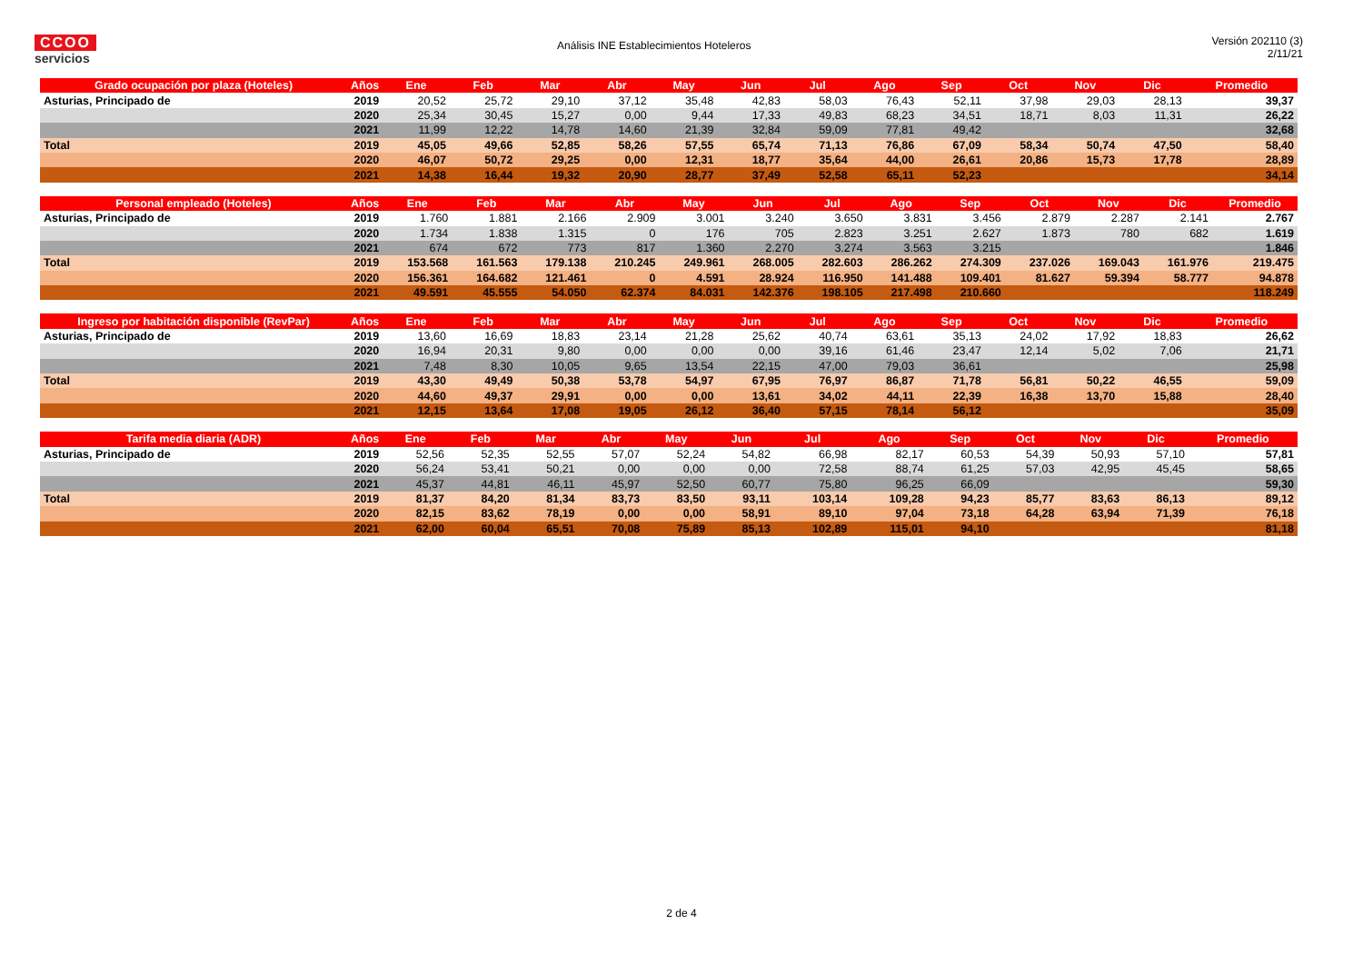CCOO
servicios
Análisis INE Establecimientos Hoteleros
Versión 202110 (3)
2/11/21
| Grado ocupación por plaza (Hoteles) | Años | Ene | Feb | Mar | Abr | May | Jun | Jul | Ago | Sep | Oct | Nov | Dic | Promedio |
| --- | --- | --- | --- | --- | --- | --- | --- | --- | --- | --- | --- | --- | --- | --- |
| Asturias, Principado de | 2019 | 20,52 | 25,72 | 29,10 | 37,12 | 35,48 | 42,83 | 58,03 | 76,43 | 52,11 | 37,98 | 29,03 | 28,13 | 39,37 |
| | 2020 | 25,34 | 30,45 | 15,27 | 0,00 | 9,44 | 17,33 | 49,83 | 68,23 | 34,51 | 18,71 | 8,03 | 11,31 | 26,22 |
| | 2021 | 11,99 | 12,22 | 14,78 | 14,60 | 21,39 | 32,84 | 59,09 | 77,81 | 49,42 | | | | 32,68 |
| Total | 2019 | 45,05 | 49,66 | 52,85 | 58,26 | 57,55 | 65,74 | 71,13 | 76,86 | 67,09 | 58,34 | 50,74 | 47,50 | 58,40 |
| | 2020 | 46,07 | 50,72 | 29,25 | 0,00 | 12,31 | 18,77 | 35,64 | 44,00 | 26,61 | 20,86 | 15,73 | 17,78 | 28,89 |
| | 2021 | 14,38 | 16,44 | 19,32 | 20,90 | 28,77 | 37,49 | 52,58 | 65,11 | 52,23 | | | | 34,14 |
| Personal empleado (Hoteles) | Años | Ene | Feb | Mar | Abr | May | Jun | Jul | Ago | Sep | Oct | Nov | Dic | Promedio |
| --- | --- | --- | --- | --- | --- | --- | --- | --- | --- | --- | --- | --- | --- | --- |
| Asturias, Principado de | 2019 | 1.760 | 1.881 | 2.166 | 2.909 | 3.001 | 3.240 | 3.650 | 3.831 | 3.456 | 2.879 | 2.287 | 2.141 | 2.767 |
| | 2020 | 1.734 | 1.838 | 1.315 | 0 | 176 | 705 | 2.823 | 3.251 | 2.627 | 1.873 | 780 | 682 | 1.619 |
| | 2021 | 674 | 672 | 773 | 817 | 1.360 | 2.270 | 3.274 | 3.563 | 3.215 | | | | 1.846 |
| Total | 2019 | 153.568 | 161.563 | 179.138 | 210.245 | 249.961 | 268.005 | 282.603 | 286.262 | 274.309 | 237.026 | 169.043 | 161.976 | 219.475 |
| | 2020 | 156.361 | 164.682 | 121.461 | 0 | 4.591 | 28.924 | 116.950 | 141.488 | 109.401 | 81.627 | 59.394 | 58.777 | 94.878 |
| | 2021 | 49.591 | 45.555 | 54.050 | 62.374 | 84.031 | 142.376 | 198.105 | 217.498 | 210.660 | | | | 118.249 |
| Ingreso por habitación disponible (RevPar) | Años | Ene | Feb | Mar | Abr | May | Jun | Jul | Ago | Sep | Oct | Nov | Dic | Promedio |
| --- | --- | --- | --- | --- | --- | --- | --- | --- | --- | --- | --- | --- | --- | --- |
| Asturias, Principado de | 2019 | 13,60 | 16,69 | 18,83 | 23,14 | 21,28 | 25,62 | 40,74 | 63,61 | 35,13 | 24,02 | 17,92 | 18,83 | 26,62 |
| | 2020 | 16,94 | 20,31 | 9,80 | 0,00 | 0,00 | 0,00 | 39,16 | 61,46 | 23,47 | 12,14 | 5,02 | 7,06 | 21,71 |
| | 2021 | 7,48 | 8,30 | 10,05 | 9,65 | 13,54 | 22,15 | 47,00 | 79,03 | 36,61 | | | | 25,98 |
| Total | 2019 | 43,30 | 49,49 | 50,38 | 53,78 | 54,97 | 67,95 | 76,97 | 86,87 | 71,78 | 56,81 | 50,22 | 46,55 | 59,09 |
| | 2020 | 44,60 | 49,37 | 29,91 | 0,00 | 0,00 | 13,61 | 34,02 | 44,11 | 22,39 | 16,38 | 13,70 | 15,88 | 28,40 |
| | 2021 | 12,15 | 13,64 | 17,08 | 19,05 | 26,12 | 36,40 | 57,15 | 78,14 | 56,12 | | | | 35,09 |
| Tarifa media diaria (ADR) | Años | Ene | Feb | Mar | Abr | May | Jun | Jul | Ago | Sep | Oct | Nov | Dic | Promedio |
| --- | --- | --- | --- | --- | --- | --- | --- | --- | --- | --- | --- | --- | --- | --- |
| Asturias, Principado de | 2019 | 52,56 | 52,35 | 52,55 | 57,07 | 52,24 | 54,82 | 66,98 | 82,17 | 60,53 | 54,39 | 50,93 | 57,10 | 57,81 |
| | 2020 | 56,24 | 53,41 | 50,21 | 0,00 | 0,00 | 0,00 | 72,58 | 88,74 | 61,25 | 57,03 | 42,95 | 45,45 | 58,65 |
| | 2021 | 45,37 | 44,81 | 46,11 | 45,97 | 52,50 | 60,77 | 75,80 | 96,25 | 66,09 | | | | 59,30 |
| Total | 2019 | 81,37 | 84,20 | 81,34 | 83,73 | 83,50 | 93,11 | 103,14 | 109,28 | 94,23 | 85,77 | 83,63 | 86,13 | 89,12 |
| | 2020 | 82,15 | 83,62 | 78,19 | 0,00 | 0,00 | 58,91 | 89,10 | 97,04 | 73,18 | 64,28 | 63,94 | 71,39 | 76,18 |
| | 2021 | 62,00 | 60,04 | 65,51 | 70,08 | 75,89 | 85,13 | 102,89 | 115,01 | 94,10 | | | | 81,18 |
2 de 4